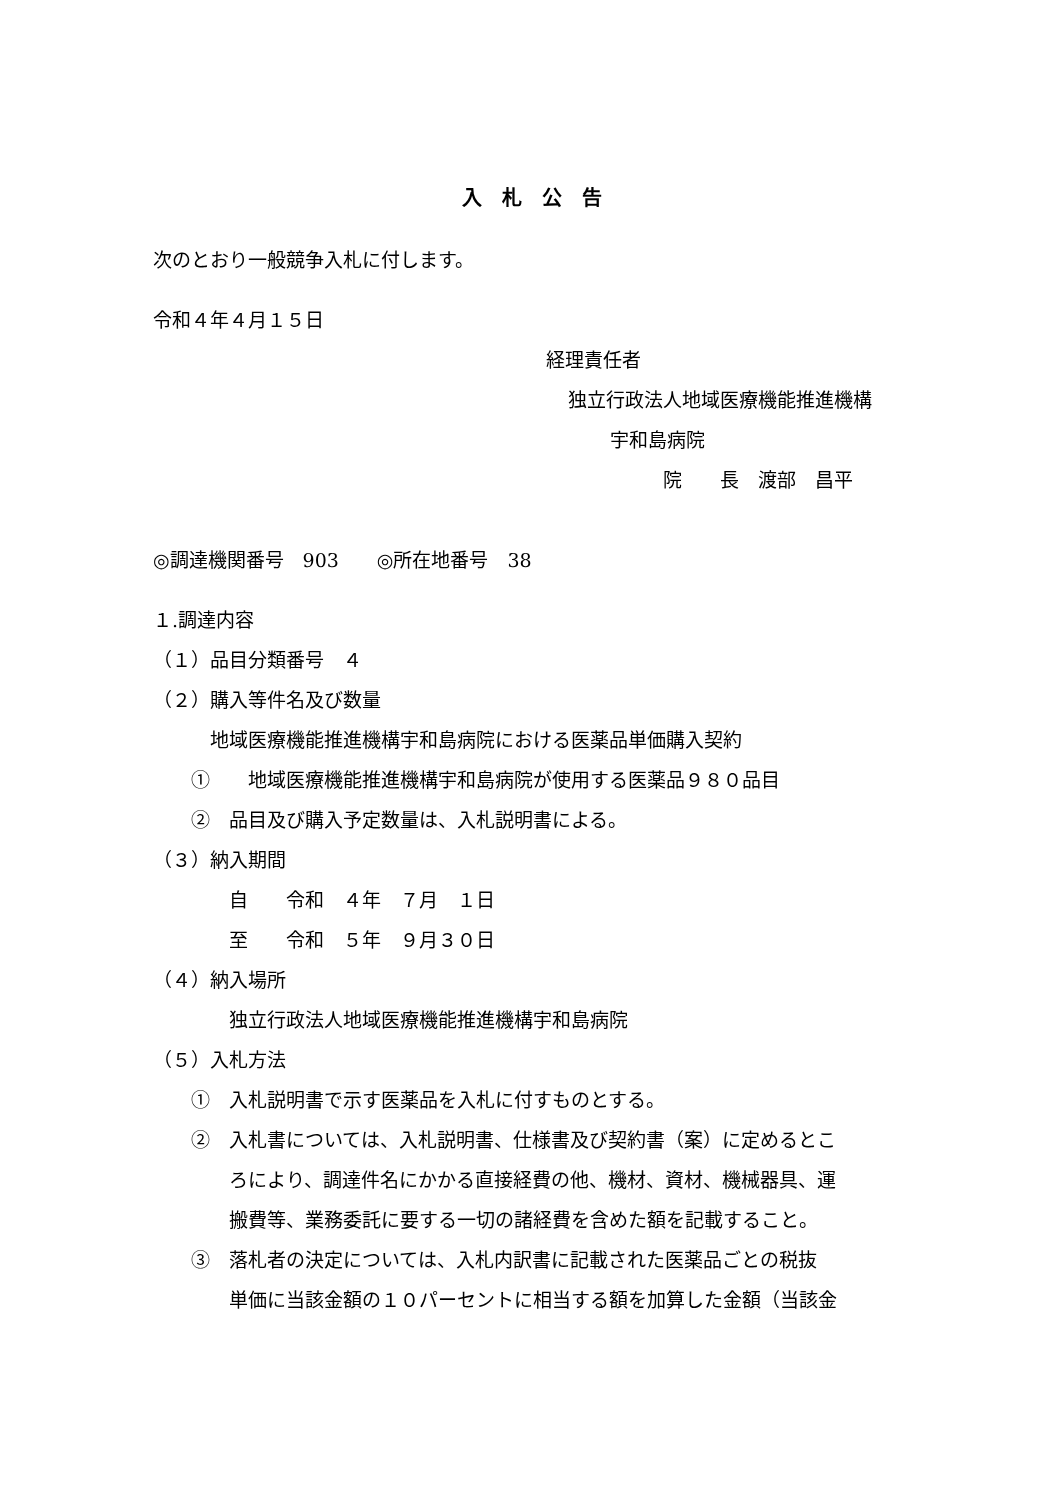入　札　公　告
次のとおり一般競争入札に付します。
令和４年４月１５日
経理責任者
独立行政法人地域医療機能推進機構
宇和島病院
院　　長　渡部　昌平
◎調達機関番号　903　　◎所在地番号　38
１.調達内容
（１）品目分類番号　４
（２）購入等件名及び数量
　　　地域医療機能推進機構宇和島病院における医薬品単価購入契約
　　①　　地域医療機能推進機構宇和島病院が使用する医薬品９８０品目
　　②　品目及び購入予定数量は、入札説明書による。
（３）納入期間
　　　　自　　令和　４年　７月　１日
　　　　至　　令和　５年　９月３０日
（４）納入場所
　　　　独立行政法人地域医療機能推進機構宇和島病院
（５）入札方法
　　①　入札説明書で示す医薬品を入札に付すものとする。
　　②　入札書については、入札説明書、仕様書及び契約書（案）に定めるとこ
　　　　ろにより、調達件名にかかる直接経費の他、機材、資材、機械器具、運
　　　　搬費等、業務委託に要する一切の諸経費を含めた額を記載すること。
　　③　落札者の決定については、入札内訳書に記載された医薬品ごとの税抜
　　　　単価に当該金額の１０パーセントに相当する額を加算した金額（当該金